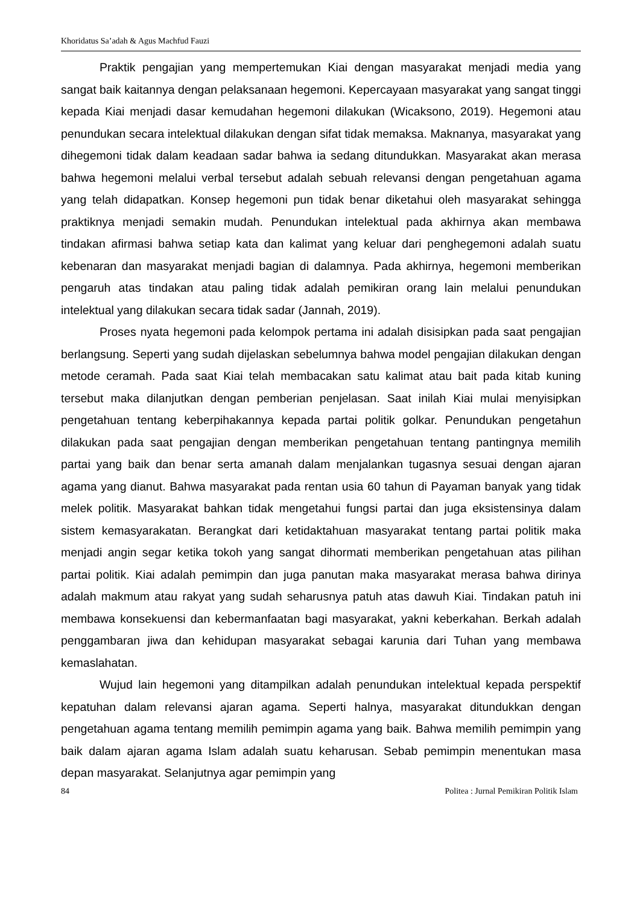Khoridatus Sa’adah & Agus Machfud Fauzi
Praktik pengajian yang mempertemukan Kiai dengan masyarakat menjadi media yang sangat baik kaitannya dengan pelaksanaan hegemoni. Kepercayaan masyarakat yang sangat tinggi kepada Kiai menjadi dasar kemudahan hegemoni dilakukan (Wicaksono, 2019). Hegemoni atau penundukan secara intelektual dilakukan dengan sifat tidak memaksa. Maknanya, masyarakat yang dihegemoni tidak dalam keadaan sadar bahwa ia sedang ditundukkan. Masyarakat akan merasa bahwa hegemoni melalui verbal tersebut adalah sebuah relevansi dengan pengetahuan agama yang telah didapatkan. Konsep hegemoni pun tidak benar diketahui oleh masyarakat sehingga praktiknya menjadi semakin mudah. Penundukan intelektual pada akhirnya akan membawa tindakan afirmasi bahwa setiap kata dan kalimat yang keluar dari penghegemoni adalah suatu kebenaran dan masyarakat menjadi bagian di dalamnya. Pada akhirnya, hegemoni memberikan pengaruh atas tindakan atau paling tidak adalah pemikiran orang lain melalui penundukan intelektual yang dilakukan secara tidak sadar (Jannah, 2019).
Proses nyata hegemoni pada kelompok pertama ini adalah disisipkan pada saat pengajian berlangsung. Seperti yang sudah dijelaskan sebelumnya bahwa model pengajian dilakukan dengan metode ceramah. Pada saat Kiai telah membacakan satu kalimat atau bait pada kitab kuning tersebut maka dilanjutkan dengan pemberian penjelasan. Saat inilah Kiai mulai menyisipkan pengetahuan tentang keberpihakannya kepada partai politik golkar. Penundukan pengetahun dilakukan pada saat pengajian dengan memberikan pengetahuan tentang pantingnya memilih partai yang baik dan benar serta amanah dalam menjalankan tugasnya sesuai dengan ajaran agama yang dianut. Bahwa masyarakat pada rentan usia 60 tahun di Payaman banyak yang tidak melek politik. Masyarakat bahkan tidak mengetahui fungsi partai dan juga eksistensinya dalam sistem kemasyarakatan. Berangkat dari ketidaktahuan masyarakat tentang partai politik maka menjadi angin segar ketika tokoh yang sangat dihormati memberikan pengetahuan atas pilihan partai politik. Kiai adalah pemimpin dan juga panutan maka masyarakat merasa bahwa dirinya adalah makmum atau rakyat yang sudah seharusnya patuh atas dawuh Kiai. Tindakan patuh ini membawa konsekuensi dan kebermanfaatan bagi masyarakat, yakni keberkahan. Berkah adalah penggambaran jiwa dan kehidupan masyarakat sebagai karunia dari Tuhan yang membawa kemaslahatan.
Wujud lain hegemoni yang ditampilkan adalah penundukan intelektual kepada perspektif kepatuhan dalam relevansi ajaran agama. Seperti halnya, masyarakat ditundukkan dengan pengetahuan agama tentang memilih pemimpin agama yang baik. Bahwa memilih pemimpin yang baik dalam ajaran agama Islam adalah suatu keharusan. Sebab pemimpin menentukan masa depan masyarakat. Selanjutnya agar pemimpin yang
84 Politea : Jurnal Pemikiran Politik Islam